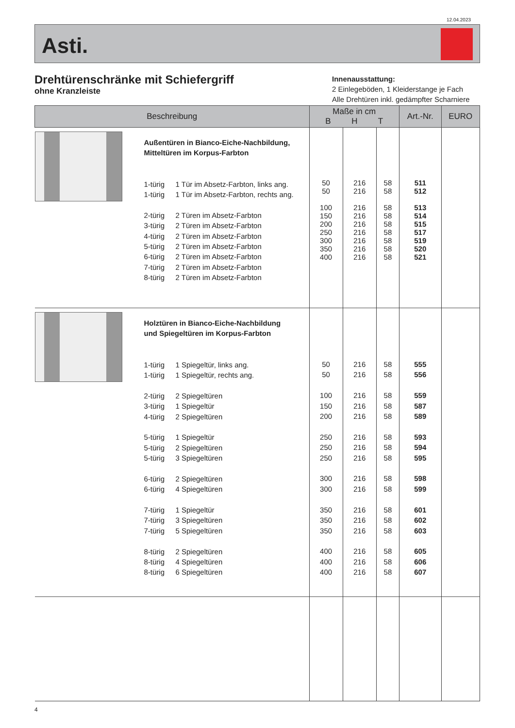12.04.2023
Asti.
Drehtürenschränke mit Schiefergriff
ohne Kranzleiste
Innenausstattung:
2 Einlegeböden, 1 Kleiderstange je Fach
Alle Drehtüren inkl. gedämpfter Scharniere
| Beschreibung | | | Maße in cm B H T | | | Art.-Nr. | EURO |
| --- | --- | --- | --- | --- | --- | --- | --- |
| | 1-türig 1-türig 2-türig 3-türig 4-türig 5-türig 6-türig 7-türig 8-türig | Außentüren in Bianco-Eiche-Nachbildung, Mitteltüren im Korpus-Farbton 1 Tür im Absetz-Farbton, links ang. 1 Tür im Absetz-Farbton, rechts ang. 2 Türen im Absetz-Farbton 2 Türen im Absetz-Farbton 2 Türen im Absetz-Farbton 2 Türen im Absetz-Farbton 2 Türen im Absetz-Farbton 2 Türen im Absetz-Farbton 2 Türen im Absetz-Farbton | 50 50 100 150 200 250 300 350 400 | 216 216 216 216 216 216 216 216 216 | 58 58 58 58 58 58 58 58 58 | 511 512 513 514 515 517 519 520 521 | |
| | 1-türig 1-türig 2-türig 3-türig 4-türig 5-türig 5-türig 5-türig 6-türig 6-türig 7-türig 7-türig 7-türig 8-türig 8-türig 8-türig | Holztüren in Bianco-Eiche-Nachbildung und Spiegeltüren im Korpus-Farbton 1 Spiegeltür, links ang. 1 Spiegeltür, rechts ang. 2 Spiegeltüren 1 Spiegeltür 2 Spiegeltüren 1 Spiegeltür 2 Spiegeltüren 3 Spiegeltüren 2 Spiegeltüren 4 Spiegeltüren 1 Spiegeltür 3 Spiegeltüren 5 Spiegeltüren 2 Spiegeltüren 4 Spiegeltüren 6 Spiegeltüren | 50 50 100 150 200 250 250 250 300 300 350 350 350 400 400 400 | 216 216 216 216 216 216 216 216 216 216 216 216 216 216 216 216 | 58 58 58 58 58 58 58 58 58 58 58 58 58 58 58 58 | 555 556 559 587 589 593 594 595 598 599 601 602 603 605 606 607 | |
4